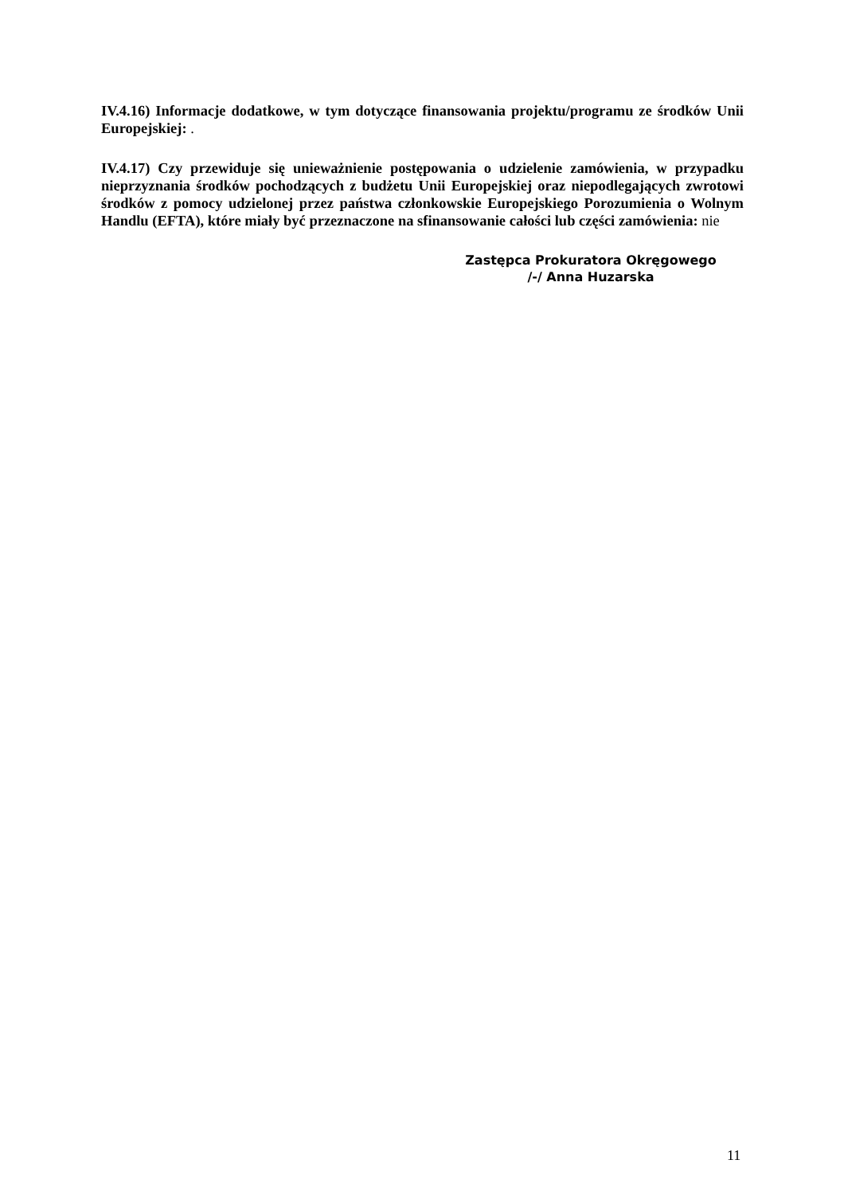IV.4.16) Informacje dodatkowe, w tym dotyczące finansowania projektu/programu ze środków Unii Europejskiej: .
IV.4.17) Czy przewiduje się unieważnienie postępowania o udzielenie zamówienia, w przypadku nieprzyznania środków pochodzących z budżetu Unii Europejskiej oraz niepodlegających zwrotowi środków z pomocy udzielonej przez państwa członkowskie Europejskiego Porozumienia o Wolnym Handlu (EFTA), które miały być przeznaczone na sfinansowanie całości lub części zamówienia: nie
Zastępca Prokuratora Okręgowego
/-/ Anna Huzarska
11